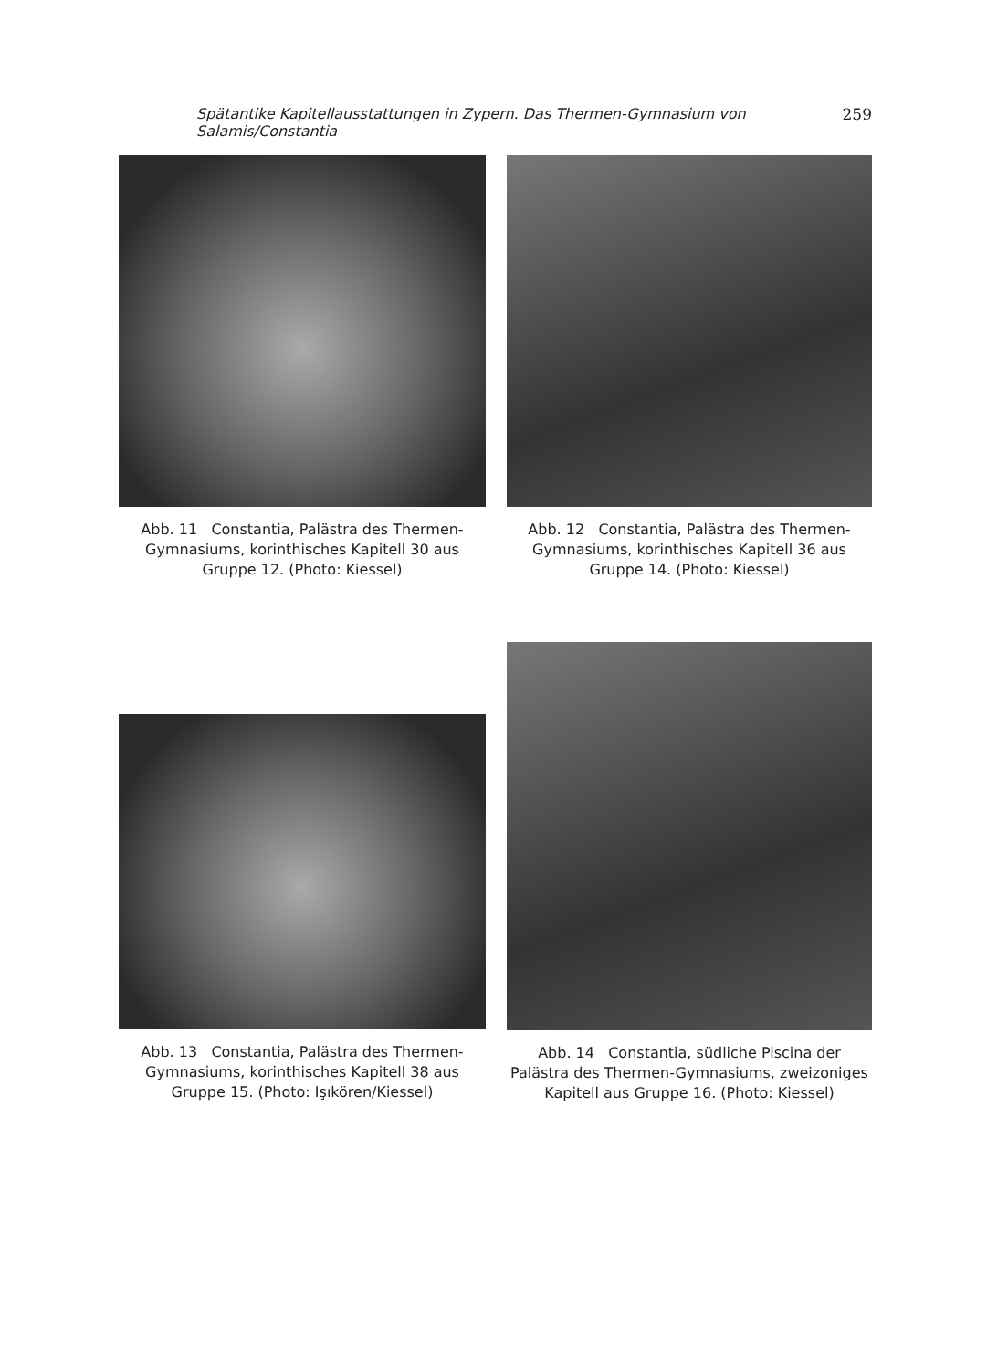Spätantike Kapitellausstattungen in Zypern. Das Thermen-Gymnasium von Salamis/Constantia 259
Abb. 11 Constantia, Palästra des Thermen-Gymnasiums, korinthisches Kapitell 30 aus Gruppe 12. (Photo: Kiessel)
Abb. 12 Constantia, Palästra des Thermen-Gymnasiums, korinthisches Kapitell 36 aus Gruppe 14. (Photo: Kiessel)
Abb. 13 Constantia, Palästra des Thermen-Gymnasiums, korinthisches Kapitell 38 aus Gruppe 15. (Photo: Işıkören/Kiessel)
Abb. 14 Constantia, südliche Piscina der Palästra des Thermen-Gymnasiums, zweizoniges Kapitell aus Gruppe 16. (Photo: Kiessel)